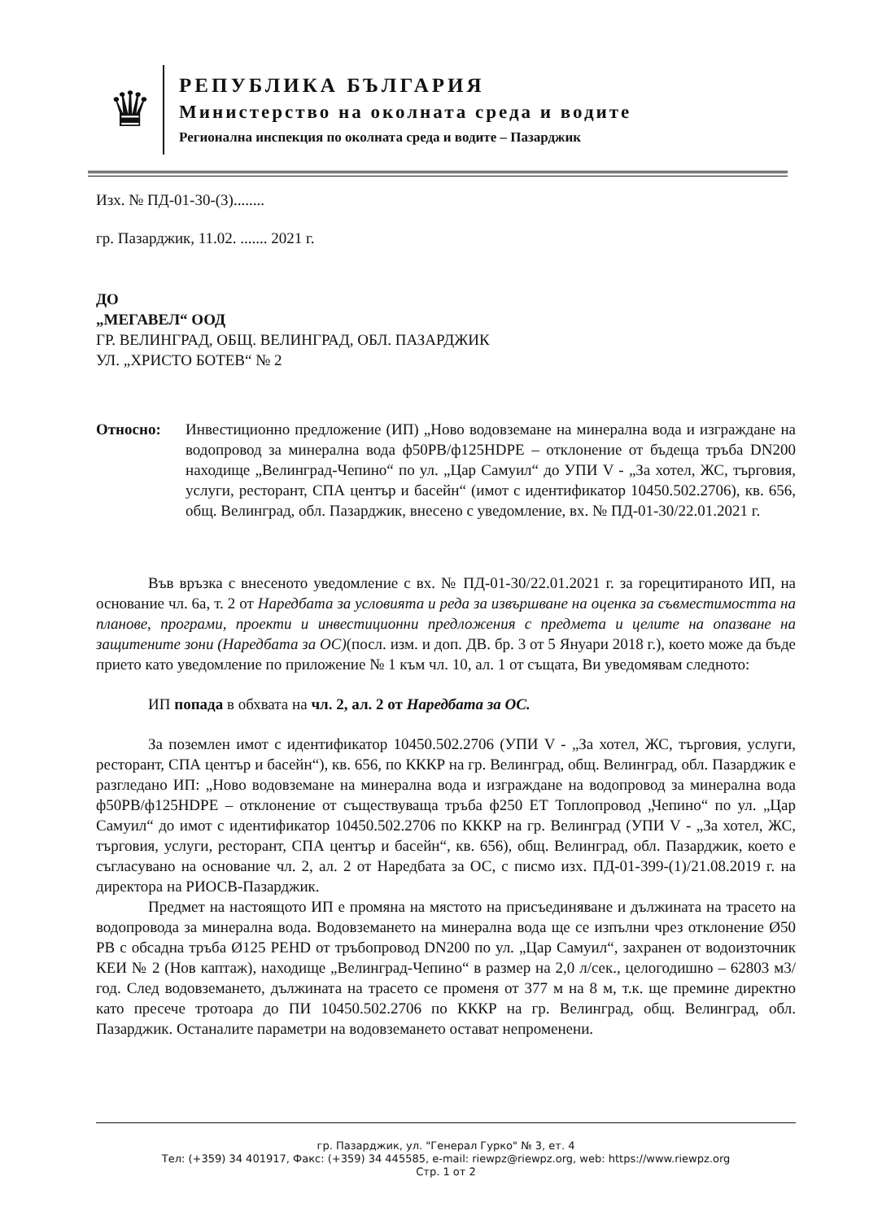♛
РЕПУБЛИКА БЪЛГАРИЯ
Министерство на околната среда и водите
Регионална инспекция по околната среда и водите – Пазарджик
Изх. № ПД-01-30-(3)........
гр. Пазарджик, 11.02. ....... 2021 г.
ДО
„МЕГАВЕЛ“ ООД
ГР. ВЕЛИНГРАД, ОБЩ. ВЕЛИНГРАД, ОБЛ. ПАЗАРДЖИК
УЛ. „ХРИСТО БОТЕВ“ № 2
Относно: Инвестиционно предложение (ИП) „Ново водовземане на минерална вода и изграждане на водопровод за минерална вода ф50PB/ф125HDPE – отклонение от бъдеща тръба DN200 находище „Велинград-Чепино“ по ул. „Цар Самуил“ до УПИ V - „За хотел, ЖС, търговия, услуги, ресторант, СПА център и басейн“ (имот с идентификатор 10450.502.2706), кв. 656, общ. Велинград, обл. Пазарджик, внесено с уведомление, вх. № ПД-01-30/22.01.2021 г.
Във връзка с внесеното уведомление с вх. № ПД-01-30/22.01.2021 г. за горецитираното ИП, на основание чл. 6а, т. 2 от Наредбата за условията и реда за извършване на оценка за съвместимостта на планове, програми, проекти и инвестиционни предложения с предмета и целите на опазване на защитените зони (Наредбата за ОС)(посл. изм. и доп. ДВ. бр. 3 от 5 Януари 2018 г.), което може да бъде прието като уведомление по приложение № 1 към чл. 10, ал. 1 от същата, Ви уведомявам следното:
ИП попада в обхвата на чл. 2, ал. 2 от Наредбата за ОС.
За поземлен имот с идентификатор 10450.502.2706 (УПИ V - „За хотел, ЖС, търговия, услуги, ресторант, СПА център и басейн“), кв. 656, по КККР на гр. Велинград, общ. Велинград, обл. Пазарджик е разгледано ИП: „Ново водовземане на минерална вода и изграждане на водопровод за минерална вода ф50PB/ф125HDPE – отклонение от съществуваща тръба ф250 ЕТ Топлопровод „Чепино“ по ул. „Цар Самуил“ до имот с идентификатор 10450.502.2706 по КККР на гр. Велинград (УПИ V - „За хотел, ЖС, търговия, услуги, ресторант, СПА център и басейн“, кв. 656), общ. Велинград, обл. Пазарджик, което е съгласувано на основание чл. 2, ал. 2 от Наредбата за ОС, с писмо изх. ПД-01-399-(1)/21.08.2019 г. на директора на РИОСВ-Пазарджик.
Предмет на настоящото ИП е промяна на мястото на присъединяване и дължината на трасето на водопровода за минерална вода. Водовземането на минерална вода ще се изпълни чрез отклонение Ø50 PB с обсадна тръба Ø125 PEHD от тръбопровод DN200 по ул. „Цар Самуил“, захранен от водоизточник КЕИ № 2 (Нов каптаж), находище „Велинград-Чепино“ в размер на 2,0 л/сек., целогодишно – 62803 м3/год. След водовземането, дължината на трасето се променя от 377 м на 8 м, т.к. ще премине директно като пресече тротоара до ПИ 10450.502.2706 по КККР на гр. Велинград, общ. Велинград, обл. Пазарджик. Останалите параметри на водовземането остават непроменени.
гр. Пазарджик, ул. "Генерал Гурко" № 3, ет. 4
Тел: (+359) 34 401917, Факс: (+359) 34 445585, e-mail: riewpz@riewpz.org, web: https://www.riewpz.org
Стр. 1 от 2